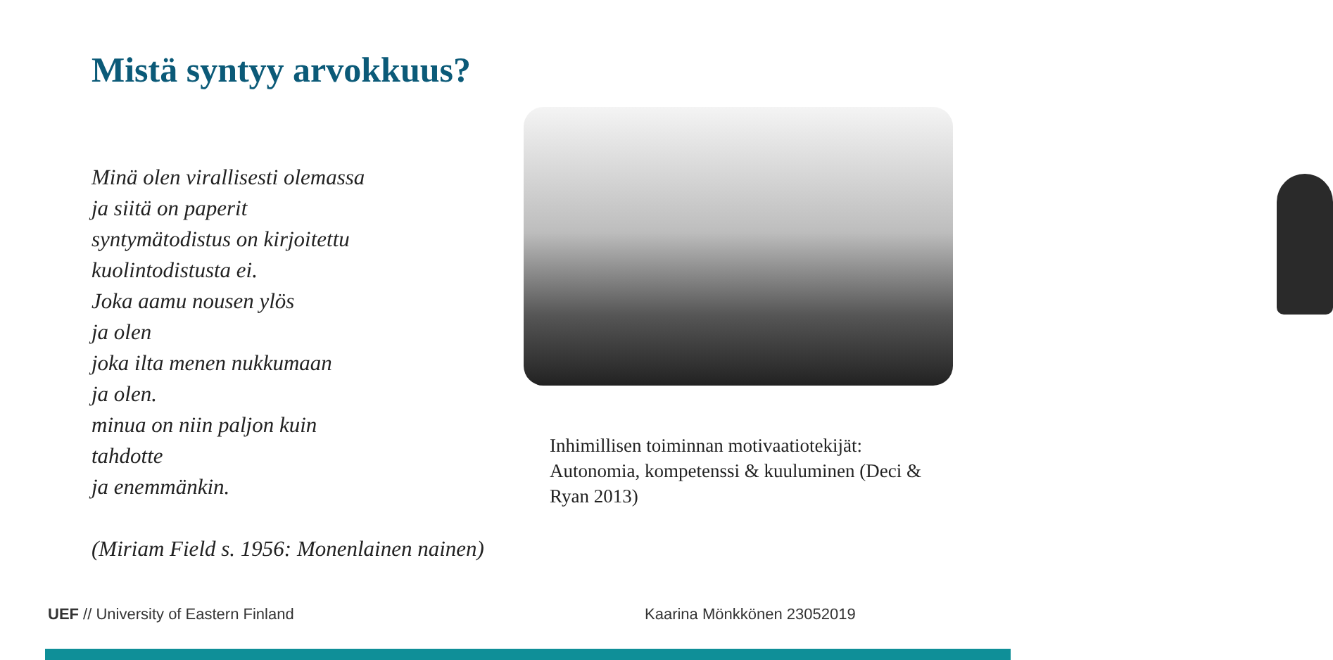Mistä syntyy arvokkuus?
Minä olen virallisesti olemassa
ja siitä on paperit
syntymätodistus on kirjoitettu
kuolintodistusta ei.
Joka aamu nousen ylös
ja olen
joka ilta menen nukkumaan
ja olen.
minua on niin paljon kuin
tahdotte
ja enemmänkin.
(Miriam Field s. 1956: Monenlainen nainen)
Inhimillisen toiminnan motivaatiotekijät: Autonomia, kompetenssi & kuuluminen (Deci & Ryan 2013)
UEF // University of Eastern Finland
Kaarina Mönkkönen 23052019